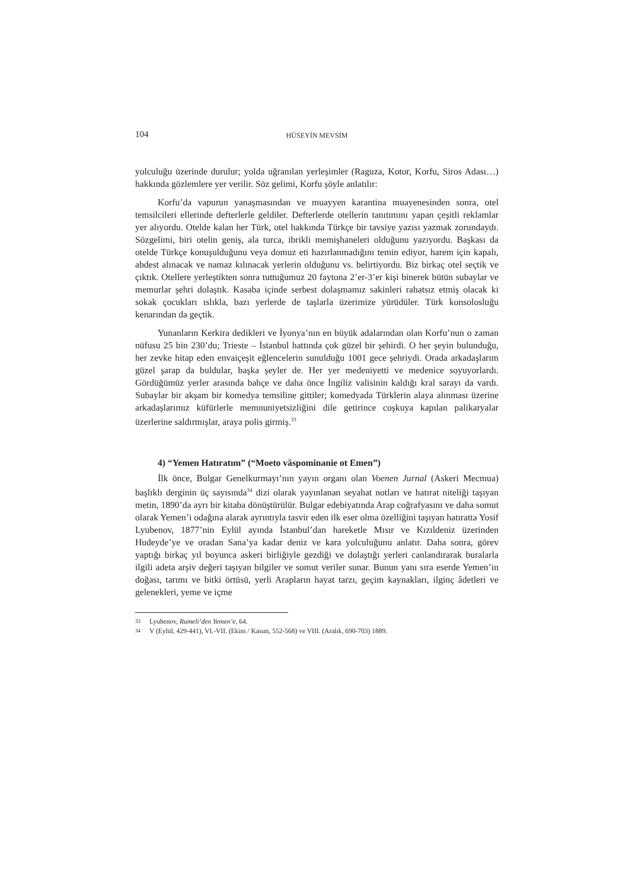104 HÜSEYİN MEVSİM
yolculuğu üzerinde durulur; yolda uğranılan yerleşimler (Raguza, Kotor, Korfu, Siros Adası…) hakkında gözlemlere yer verilir. Söz gelimi, Korfu şöyle anlatılır:
Korfu’da vapurun yanaşmasından ve muayyen karantina muayenesinden sonra, otel temsilcileri ellerinde defterlerle geldiler. Defterlerde otellerin tanıtımını yapan çeşitli reklamlar yer alıyordu. Otelde kalan her Türk, otel hakkında Türkçe bir tavsiye yazısı yazmak zorundaydı. Sözgelimi, biri otelin geniş, ala turca, ibrikli memişhaneleri olduğunu yazıyordu. Başkası da otelde Türkçe konuşulduğunu veya domuz eti hazırlanmadığını temin ediyor, harem için kapalı, abdest alınacak ve namaz kılınacak yerlerin olduğunu vs. belirtiyordu. Biz birkaç otel seçtik ve çıktık. Otellere yerleştikten sonra tuttuğumuz 20 faytona 2’er-3’er kişi binerek bütün subaylar ve memurlar şehri dolaştık. Kasaba içinde serbest dolaşmamız sakinleri rahatsız etmiş olacak ki sokak çocukları ıslıkla, bazı yerlerde de taşlarla üzerimize yürüdüler. Türk konsolosluğu kenarından da geçtik.
Yunanların Kerkira dedikleri ve İyonya’nın en büyük adalarından olan Korfu’nun o zaman nüfusu 25 bin 230’du; Trieste – İstanbul hattında çok güzel bir şehirdi. O her şeyin bulunduğu, her zevke hitap eden envaiçeşit eğlencelerin sunulduğu 1001 gece şehriydi. Orada arkadaşlarım güzel şarap da buldular, başka şeyler de. Her yer medeniyetti ve medenice soyuyorlardı. Gördüğümüz yerler arasında bahçe ve daha önce İngiliz valisinin kaldığı kral sarayı da vardı. Subaylar bir akşam bir komedya temsiline gittiler; komedyada Türklerin alaya alınması üzerine arkadaşlarımız küfürlerle memnuniyetsizliğini dile getirince coşkuya kapılan palikaryalar üzerlerine saldırmışlar, araya polis girmiş.<sup>33</sup>
4) “Yemen Hatıratım” (“Moeto văspominanie ot Emen”)
İlk önce, Bulgar Genelkurmayı’nın yayın organı olan Voenen Jurnal (Askeri Mecmua) başlıklı derginin üç sayısında<sup>34</sup> dizi olarak yayınlanan seyahat notları ve hatırat niteliği taşıyan metin, 1890’da ayrı bir kitaba dönüştürülür. Bulgar edebiyatında Arap coğrafyasını ve daha somut olarak Yemen’i odağına alarak ayrıntıyla tasvir eden ilk eser olma özelliğini taşıyan hatıratta Yosif Lyubenov, 1877’nin Eylül ayında İstanbul’dan hareketle Mısır ve Kızıldeniz üzerinden Hudeyde’ye ve oradan Sana’ya kadar deniz ve kara yolculuğunu anlatır. Daha sonra, görev yaptığı birkaç yıl boyunca askeri birliğiyle gezdiği ve dolaştığı yerleri canlandırarak buralarla ilgili adeta arşiv değeri taşıyan bilgiler ve somut veriler sunar. Bunun yanı sıra eserde Yemen’in doğası, tarımı ve bitki örtüsü, yerli Arapların hayat tarzı, geçim kaynakları, ilginç âdetleri ve gelenekleri, yeme ve içme
33 Lyubenov, Rumeli’den Yemen’e, 64.
34 V (Eylül, 429-441), VI.-VII. (Ekim / Kasım, 552-568) ve VIII. (Aralık, 690-703) 1889.